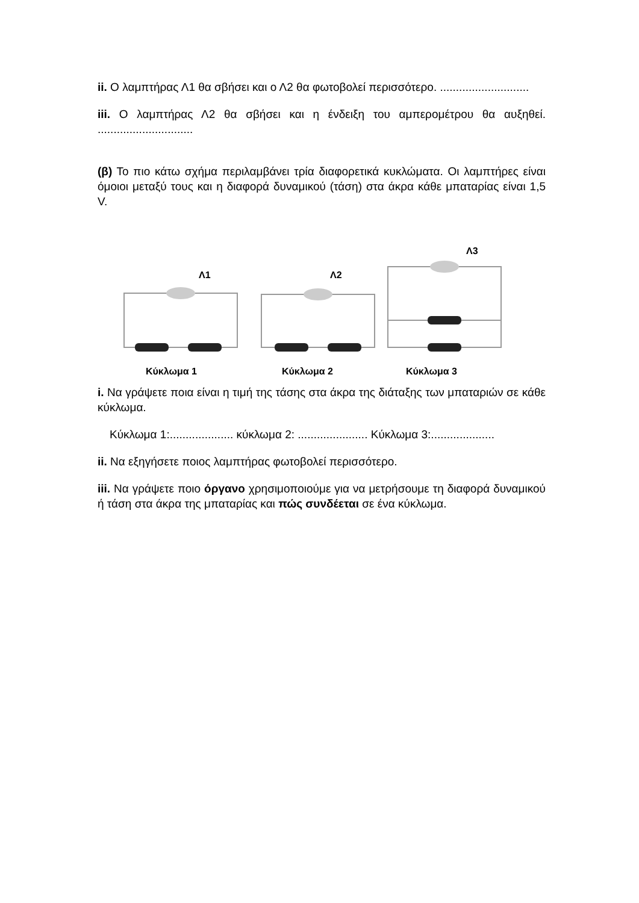ii. Ο λαμπτήρας Λ1 θα σβήσει και ο Λ2 θα φωτοβολεί περισσότερο. ............................
iii. Ο λαμπτήρας Λ2 θα σβήσει και η ένδειξη του αμπερομέτρου θα αυξηθεί. ..............................
(β) Το πιο κάτω σχήμα περιλαμβάνει τρία διαφορετικά κυκλώματα. Οι λαμπτήρες είναι όμοιοι μεταξύ τους και η διαφορά δυναμικού (τάση) στα άκρα κάθε μπαταρίας είναι 1,5 V.
Λ1
Λ2
Λ3
Κύκλωμα 1
Κύκλωμα 2
Κύκλωμα 3
i. Να γράψετε ποια είναι η τιμή της τάσης στα άκρα της διάταξης των μπαταριών σε κάθε κύκλωμα.
Κύκλωμα 1:.................... κύκλωμα 2: ...................... Κύκλωμα 3:....................
ii. Να εξηγήσετε ποιος λαμπτήρας φωτοβολεί περισσότερο.
iii. Να γράψετε ποιο όργανο χρησιμοποιούμε για να μετρήσουμε τη διαφορά δυναμικού ή τάση στα άκρα της μπαταρίας και πώς συνδέεται σε ένα κύκλωμα.